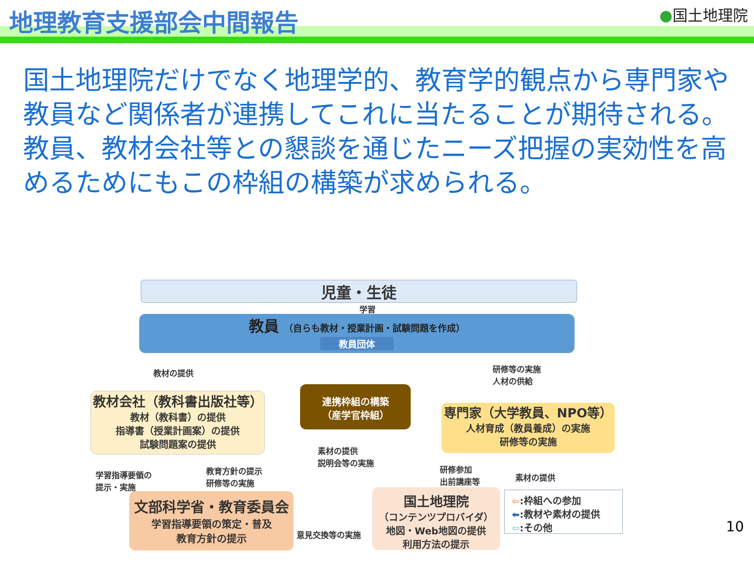地理教育支援部会中間報告
●国土地理院
国土地理院だけでなく地理学的、教育学的観点から専門家や教員など関係者が連携してこれに当たることが期待される。教員、教材会社等との懇談を通じたニーズ把握の実効性を高めるためにもこの枠組の構築が求められる。
児童・生徒
学習
教員 （自らも教材・授業計画・試験問題を作成）
教員団体
教材の提供
研修等の実施
人材の供給
連携枠組の構築
（産学官枠組）
教材会社（教科書出版社等）
教材（教科書）の提供
指導書（授業計画案）の提供
試験問題案の提供
専門家（大学教員、NPO等）
人材育成（教員養成）の実施
研修等の実施
素材の提供
説明会等の実施
学習指導要領の
提示・実施
教育方針の提示
研修等の実施
研修参加
出前講座等
素材の提供
文部科学省・教育委員会
学習指導要領の策定・普及
教育方針の提示
意見交換等の実施
国土地理院
（コンテンツプロバイダ）
地図・Web地図の提供
利用方法の提示
⇦:枠組への参加
⬅:教材や素材の提供
⇦:その他
10